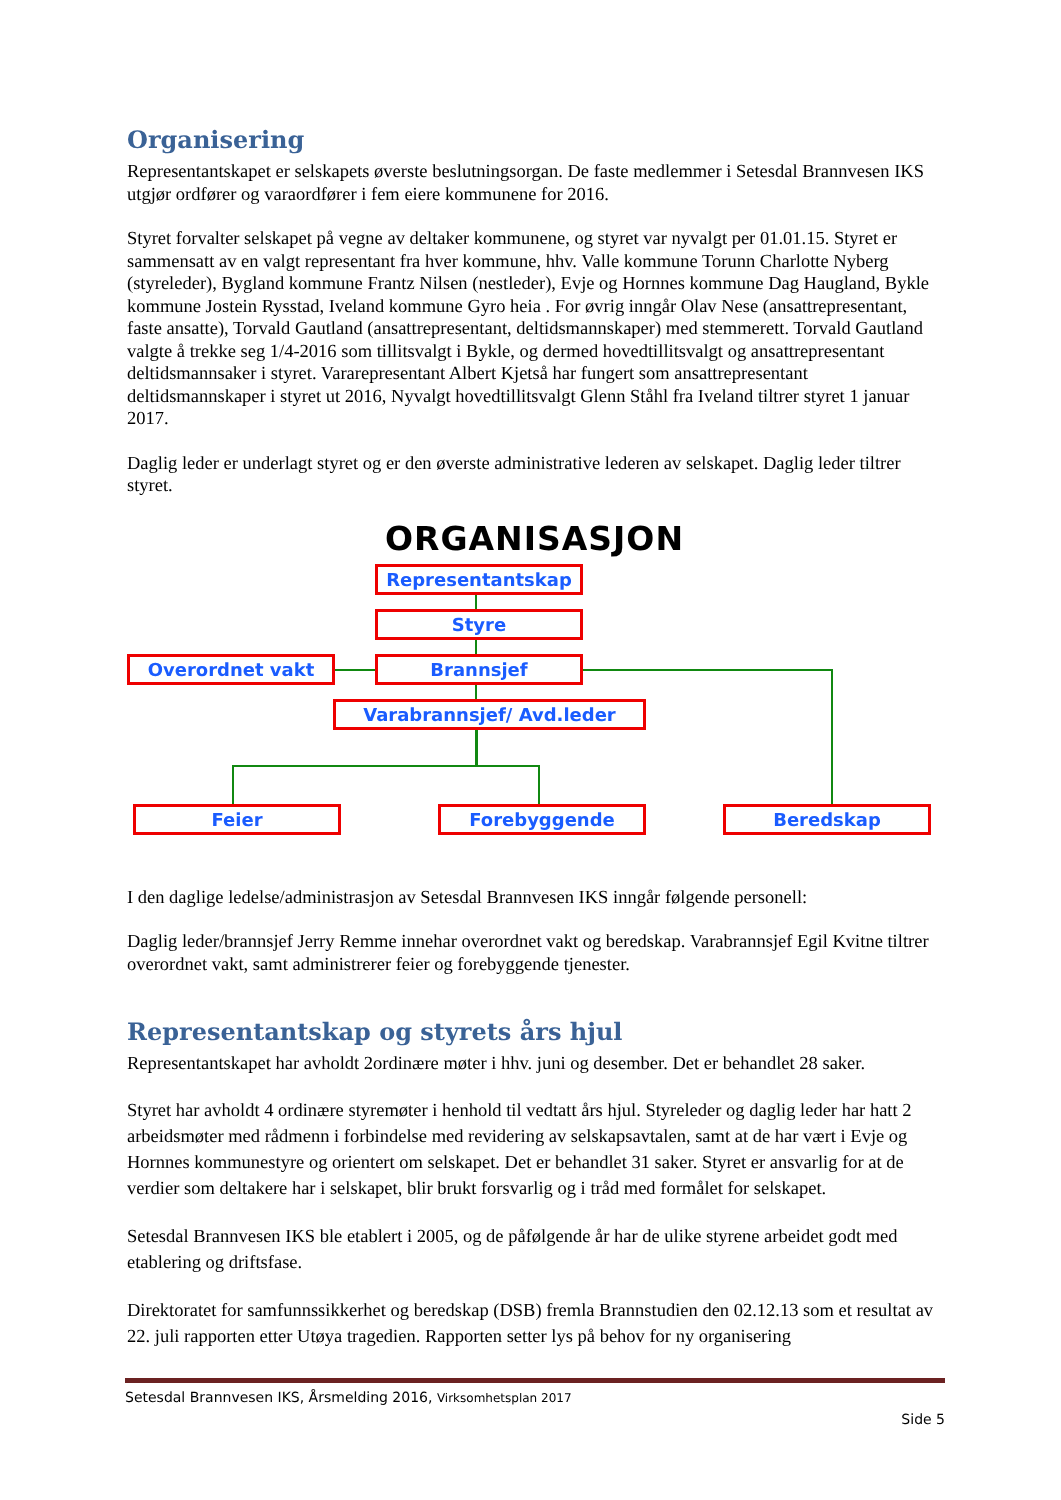Organisering
Representantskapet er selskapets øverste beslutningsorgan. De faste medlemmer i Setesdal Brannvesen IKS utgjør ordfører og varaordfører i fem eiere kommunene for 2016.
Styret forvalter selskapet på vegne av deltaker kommunene, og styret var nyvalgt per 01.01.15. Styret er sammensatt av en valgt representant fra hver kommune, hhv. Valle kommune Torunn Charlotte Nyberg (styreleder), Bygland kommune Frantz Nilsen (nestleder), Evje og Hornnes kommune Dag Haugland, Bykle kommune Jostein Rysstad, Iveland kommune Gyro heia . For øvrig inngår Olav Nese (ansattrepresentant, faste ansatte), Torvald Gautland (ansattrepresentant, deltidsmannskaper) med stemmerett. Torvald Gautland valgte å trekke seg 1/4-2016 som tillitsvalgt i Bykle, og dermed hovedtillitsvalgt og ansattrepresentant deltidsmannsaker i styret. Vararepresentant Albert Kjetså har fungert som ansattrepresentant deltidsmannskaper i styret ut 2016, Nyvalgt hovedtillitsvalgt Glenn Ståhl fra Iveland tiltrer styret 1 januar 2017.
Daglig leder er underlagt styret og er den øverste administrative lederen av selskapet. Daglig leder tiltrer styret.
ORGANISASJON
Representantskap
Styre
Overordnet vakt Brannsjef
Varabrannsjef/ Avd.leder
Feier Forebyggende Beredskap
I den daglige ledelse/administrasjon av Setesdal Brannvesen IKS inngår følgende personell:
Daglig leder/brannsjef Jerry Remme innehar overordnet vakt og beredskap. Varabrannsjef Egil Kvitne tiltrer overordnet vakt, samt administrerer feier og forebyggende tjenester.
Representantskap og styrets års hjul
Representantskapet har avholdt 2ordinære møter i hhv. juni og desember. Det er behandlet 28 saker.
Styret har avholdt 4 ordinære styremøter i henhold til vedtatt års hjul. Styreleder og daglig leder har hatt 2 arbeidsmøter med rådmenn i forbindelse med revidering av selskapsavtalen, samt at de har vært i Evje og Hornnes kommunestyre og orientert om selskapet. Det er behandlet 31 saker. Styret er ansvarlig for at de verdier som deltakere har i selskapet, blir brukt forsvarlig og i tråd med formålet for selskapet.
Setesdal Brannvesen IKS ble etablert i 2005, og de påfølgende år har de ulike styrene arbeidet godt med etablering og driftsfase.
Direktoratet for samfunnssikkerhet og beredskap (DSB) fremla Brannstudien den 02.12.13 som et resultat av 22. juli rapporten etter Utøya tragedien. Rapporten setter lys på behov for ny organisering
Setesdal Brannvesen IKS, Årsmelding 2016, Virksomhetsplan 2017
Side 5